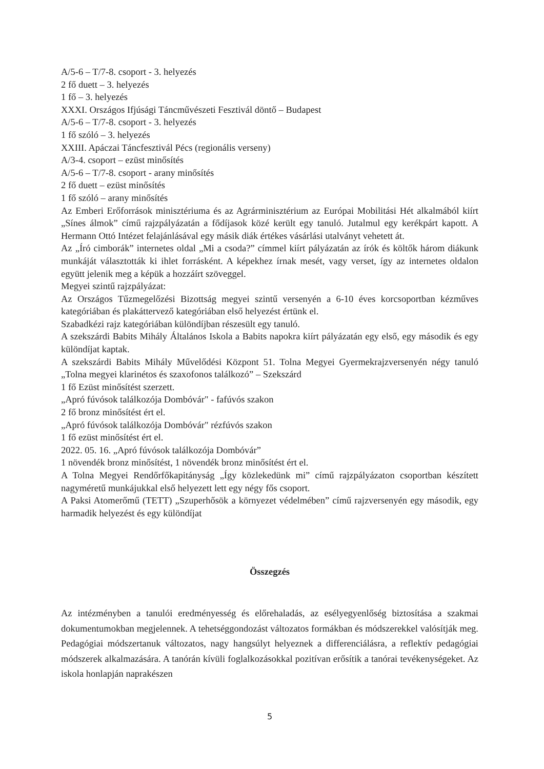A/5-6 – T/7-8. csoport - 3. helyezés
2 fő duett – 3. helyezés
1 fő – 3. helyezés
XXXI. Országos Ifjúsági Táncművészeti Fesztivál döntő – Budapest
A/5-6 – T/7-8. csoport - 3. helyezés
1 fő szóló – 3. helyezés
XXIII. Apáczai Táncfesztivál Pécs (regionális verseny)
A/3-4. csoport – ezüst minősítés
A/5-6 – T/7-8. csoport - arany minősítés
2 fő duett – ezüst minősítés
1 fő szóló – arany minősítés
Az Emberi Erőforrások minisztériuma és az Agrárminisztérium az Európai Mobilitási Hét alkalmából kiírt „Sínes álmok” című rajzpályázatán a fődíjasok közé került egy tanuló. Jutalmul egy kerékpárt kapott. A Hermann Ottó Intézet felajánlásával egy másik diák értékes vásárlási utalványt vehetett át.
Az „Író cimborák” internetes oldal „Mi a csoda?” címmel kiírt pályázatán az írók és költők három diákunk munkáját választották ki ihlet forrásként. A képekhez írnak mesét, vagy verset, így az internetes oldalon együtt jelenik meg a képük a hozzáírt szöveggel.
Megyei szintű rajzpályázat:
Az Országos Tűzmegelőzési Bizottság megyei szintű versenyén a 6-10 éves korcsoportban kézműves kategóriában és plakáttervező kategóriában első helyezést értünk el.
Szabadkézi rajz kategóriában különdíjban részesült egy tanuló.
A szekszárdi Babits Mihály Általános Iskola a Babits napokra kiírt pályázatán egy első, egy második és egy különdíjat kaptak.
A szekszárdi Babits Mihály Művelődési Központ 51. Tolna Megyei Gyermekrajzversenyén négy tanuló „Tolna megyei klarinétos és szaxofonos találkozó” – Szekszárd
1 fő Ezüst minősítést szerzett.
„Apró fúvósok találkozója Dombóvár" - fafúvós szakon
2 fő bronz minősítést ért el.
„Apró fúvósok találkozója Dombóvár" rézfúvós szakon
1 fő ezüst minősítést ért el.
2022. 05. 16. „Apró fúvósok találkozója Dombóvár”
1 növendék bronz minősítést, 1 növendék bronz minősítést ért el.
A Tolna Megyei Rendőrfőkapitányság „Így közlekedünk mi” című rajzpályázaton csoportban készített nagyméretű munkájukkal első helyezett lett egy négy fős csoport.
A Paksi Atomerőmű (TETT) „Szuperhősök a környezet védelmében” című rajzversenyén egy második, egy harmadik helyezést és egy különdíjat
Összegzés
Az intézményben a tanulói eredményesség és előrehaladás, az esélyegyenlőség biztosítása a szakmai dokumentumokban megjelennek. A tehetséggondozást változatos formákban és módszerekkel valósítják meg. Pedagógiai módszertanuk változatos, nagy hangsúlyt helyeznek a differenciálásra, a reflektív pedagógiai módszerek alkalmazására. A tanórán kívüli foglalkozásokkal pozitívan erősítik a tanórai tevékenységeket. Az iskola honlapján naprakészen
5